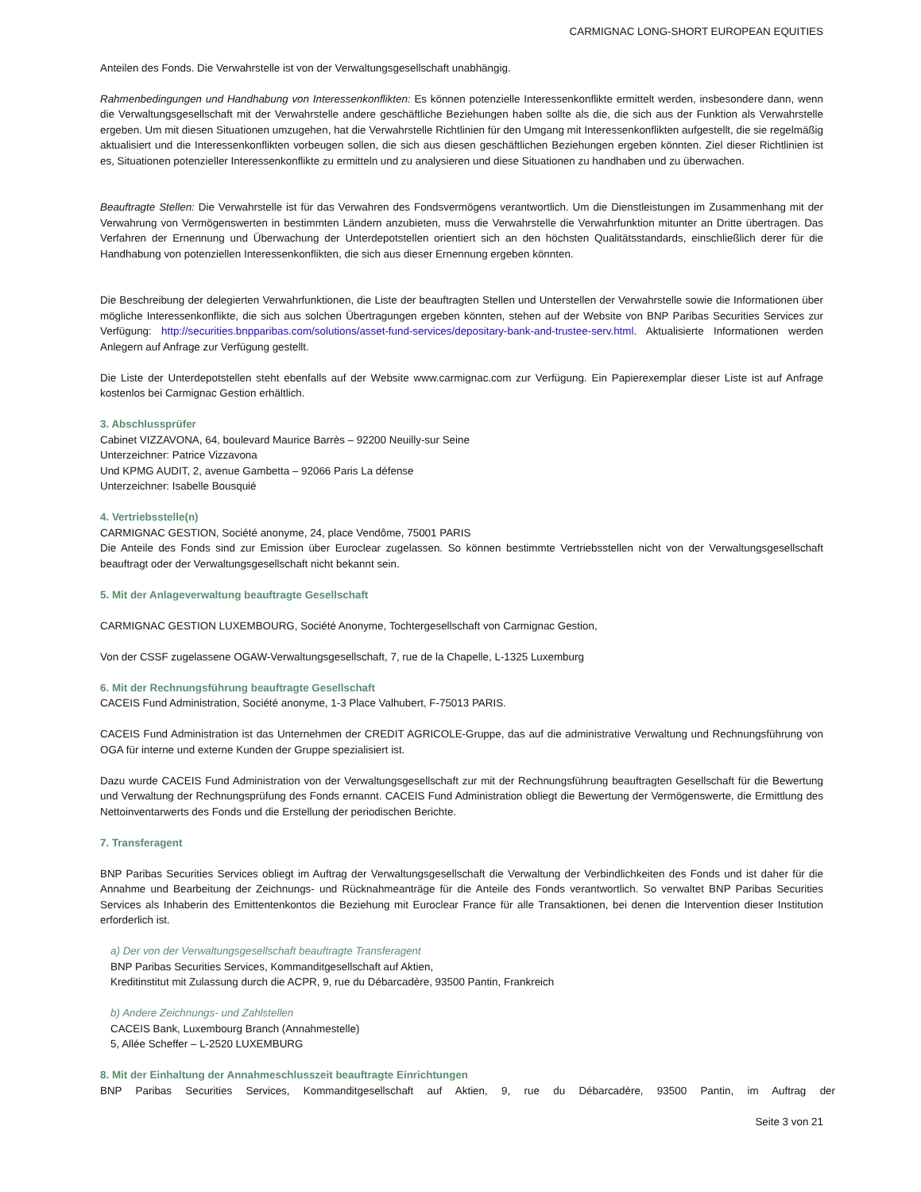CARMIGNAC LONG-SHORT EUROPEAN EQUITIES
Anteilen des Fonds. Die Verwahrstelle ist von der Verwaltungsgesellschaft unabhängig.
Rahmenbedingungen und Handhabung von Interessenkonflikten: Es können potenzielle Interessenkonflikte ermittelt werden, insbesondere dann, wenn die Verwaltungsgesellschaft mit der Verwahrstelle andere geschäftliche Beziehungen haben sollte als die, die sich aus der Funktion als Verwahrstelle ergeben. Um mit diesen Situationen umzugehen, hat die Verwahrstelle Richtlinien für den Umgang mit Interessenkonflikten aufgestellt, die sie regelmäßig aktualisiert und die Interessenkonflikten vorbeugen sollen, die sich aus diesen geschäftlichen Beziehungen ergeben könnten. Ziel dieser Richtlinien ist es, Situationen potenzieller Interessenkonflikte zu ermitteln und zu analysieren und diese Situationen zu handhaben und zu überwachen.
Beauftragte Stellen: Die Verwahrstelle ist für das Verwahren des Fondsvermögens verantwortlich. Um die Dienstleistungen im Zusammenhang mit der Verwahrung von Vermögenswerten in bestimmten Ländern anzubieten, muss die Verwahrstelle die Verwahrfunktion mitunter an Dritte übertragen. Das Verfahren der Ernennung und Überwachung der Unterdepotstellen orientiert sich an den höchsten Qualitätsstandards, einschließlich derer für die Handhabung von potenziellen Interessenkonflikten, die sich aus dieser Ernennung ergeben könnten.
Die Beschreibung der delegierten Verwahrfunktionen, die Liste der beauftragten Stellen und Unterstellen der Verwahrstelle sowie die Informationen über mögliche Interessenkonflikte, die sich aus solchen Übertragungen ergeben könnten, stehen auf der Website von BNP Paribas Securities Services zur Verfügung: http://securities.bnpparibas.com/solutions/asset-fund-services/depositary-bank-and-trustee-serv.html. Aktualisierte Informationen werden Anlegern auf Anfrage zur Verfügung gestellt.
Die Liste der Unterdepotstellen steht ebenfalls auf der Website www.carmignac.com zur Verfügung. Ein Papierexemplar dieser Liste ist auf Anfrage kostenlos bei Carmignac Gestion erhältlich.
3. Abschlussprüfer
Cabinet VIZZAVONA, 64, boulevard Maurice Barrès – 92200 Neuilly-sur Seine
Unterzeichner: Patrice Vizzavona
Und KPMG AUDIT, 2, avenue Gambetta – 92066 Paris La défense
Unterzeichner: Isabelle Bousquié
4. Vertriebsstelle(n)
CARMIGNAC GESTION, Société anonyme, 24, place Vendôme, 75001 PARIS
Die Anteile des Fonds sind zur Emission über Euroclear zugelassen. So können bestimmte Vertriebsstellen nicht von der Verwaltungsgesellschaft beauftragt oder der Verwaltungsgesellschaft nicht bekannt sein.
5. Mit der Anlageverwaltung beauftragte Gesellschaft
CARMIGNAC GESTION LUXEMBOURG, Société Anonyme, Tochtergesellschaft von Carmignac Gestion,
Von der CSSF zugelassene OGAW-Verwaltungsgesellschaft, 7, rue de la Chapelle, L-1325 Luxemburg
6. Mit der Rechnungsführung beauftragte Gesellschaft
CACEIS Fund Administration, Société anonyme, 1-3 Place Valhubert, F-75013 PARIS.
CACEIS Fund Administration ist das Unternehmen der CREDIT AGRICOLE-Gruppe, das auf die administrative Verwaltung und Rechnungsführung von OGA für interne und externe Kunden der Gruppe spezialisiert ist.
Dazu wurde CACEIS Fund Administration von der Verwaltungsgesellschaft zur mit der Rechnungsführung beauftragten Gesellschaft für die Bewertung und Verwaltung der Rechnungsprüfung des Fonds ernannt. CACEIS Fund Administration obliegt die Bewertung der Vermögenswerte, die Ermittlung des Nettoinventarwerts des Fonds und die Erstellung der periodischen Berichte.
7. Transferagent
BNP Paribas Securities Services obliegt im Auftrag der Verwaltungsgesellschaft die Verwaltung der Verbindlichkeiten des Fonds und ist daher für die Annahme und Bearbeitung der Zeichnungs- und Rücknahmeanträge für die Anteile des Fonds verantwortlich. So verwaltet BNP Paribas Securities Services als Inhaberin des Emittentenkontos die Beziehung mit Euroclear France für alle Transaktionen, bei denen die Intervention dieser Institution erforderlich ist.
a) Der von der Verwaltungsgesellschaft beauftragte Transferagent
BNP Paribas Securities Services, Kommanditgesellschaft auf Aktien,
Kreditinstitut mit Zulassung durch die ACPR, 9, rue du Débarcadère, 93500 Pantin, Frankreich
b) Andere Zeichnungs- und Zahlstellen
CACEIS Bank, Luxembourg Branch (Annahmestelle)
5, Allée Scheffer – L-2520 LUXEMBURG
8. Mit der Einhaltung der Annahmeschlusszeit beauftragte Einrichtungen
BNP Paribas Securities Services, Kommanditgesellschaft auf Aktien, 9, rue du Débarcadère, 93500 Pantin, im Auftrag der
Seite 3 von 21